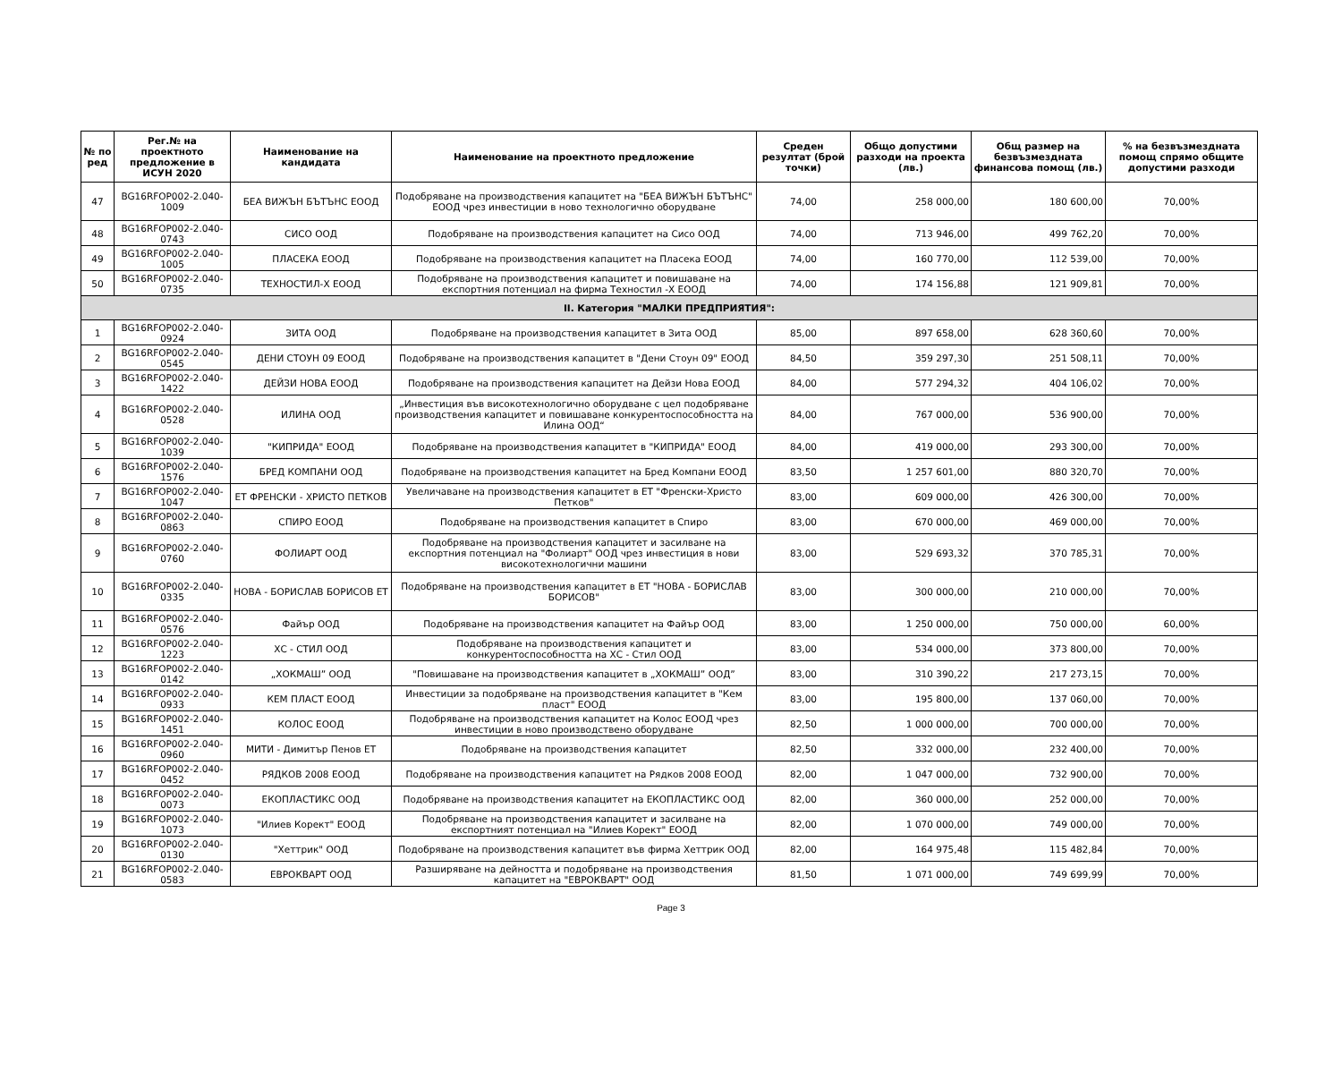| № по ред | Рег.№ на проектното предложение в ИСУН 2020 | Наименование на кандидата | Наименование на проектното предложение | Среден резултат (брой точки) | Общо допустими разходи на проекта (лв.) | Общ размер на безвъзмездната финансова помощ (лв.) | % на безвъзмездната помощ спрямо общите допустими разходи |
| --- | --- | --- | --- | --- | --- | --- | --- |
| 47 | BG16RFOP002-2.040-1009 | БЕА ВИЖЪН БЪТЪНС ЕООД | Подобряване на производствения капацитет на "БЕА ВИЖЪН БЪТЪНС" ЕООД чрез инвестиции в ново технологично оборудване | 74,00 | 258 000,00 | 180 600,00 | 70,00% |
| 48 | BG16RFOP002-2.040-0743 | СИСО ООД | Подобряване на производствения капацитет на Сисо ООД | 74,00 | 713 946,00 | 499 762,20 | 70,00% |
| 49 | BG16RFOP002-2.040-1005 | ПЛАСЕКА ЕООД | Подобряване на производствения капацитет на Пласека ЕООД | 74,00 | 160 770,00 | 112 539,00 | 70,00% |
| 50 | BG16RFOP002-2.040-0735 | ТЕХНОСТИЛ-Х ЕООД | Подобряване на производствения капацитет и повишаване на експортния потенциал на фирма Техностил -Х ЕООД | 74,00 | 174 156,88 | 121 909,81 | 70,00% |
| II. Категория "МАЛКИ ПРЕДПРИЯТИЯ": | | | | | | | |
| 1 | BG16RFOP002-2.040-0924 | ЗИТА ООД | Подобряване на производствения капацитет в Зита ООД | 85,00 | 897 658,00 | 628 360,60 | 70,00% |
| 2 | BG16RFOP002-2.040-0545 | ДЕНИ СТОУН 09 ЕООД | Подобряване на производствения капацитет в "Дени Стоун 09" ЕООД | 84,50 | 359 297,30 | 251 508,11 | 70,00% |
| 3 | BG16RFOP002-2.040-1422 | ДЕЙЗИ НОВА ЕООД | Подобряване на производствения капацитет на Дейзи Нова ЕООД | 84,00 | 577 294,32 | 404 106,02 | 70,00% |
| 4 | BG16RFOP002-2.040-0528 | ИЛИНА ООД | „Инвестиция във високотехнологично оборудване с цел подобряване производствения капацитет и повишаване конкурентоспособността на Илина ООД“ | 84,00 | 767 000,00 | 536 900,00 | 70,00% |
| 5 | BG16RFOP002-2.040-1039 | "КИПРИДА" ЕООД | Подобряване на производствения капацитет в "КИПРИДА" ЕООД | 84,00 | 419 000,00 | 293 300,00 | 70,00% |
| 6 | BG16RFOP002-2.040-1576 | БРЕД КОМПАНИ ООД | Подобряване на производствения капацитет на Бред Компани ЕООД | 83,50 | 1 257 601,00 | 880 320,70 | 70,00% |
| 7 | BG16RFOP002-2.040-1047 | ЕТ ФРЕНСКИ - ХРИСТО ПЕТКОВ | Увеличаване на производствения капацитет в ЕТ "Френски-Христо Петков" | 83,00 | 609 000,00 | 426 300,00 | 70,00% |
| 8 | BG16RFOP002-2.040-0863 | СПИРО ЕООД | Подобряване на производствения капацитет в Спиро | 83,00 | 670 000,00 | 469 000,00 | 70,00% |
| 9 | BG16RFOP002-2.040-0760 | ФОЛИАРТ ООД | Подобряване на производствения капацитет и засилване на експортния потенциал на "Фолиарт" ООД чрез инвестиция в нови високотехнологични машини | 83,00 | 529 693,32 | 370 785,31 | 70,00% |
| 10 | BG16RFOP002-2.040-0335 | НОВА - БОРИСЛАВ БОРИСОВ ЕТ | Подобряване на производствения капацитет в ЕТ "НОВА - БОРИСЛАВ БОРИСОВ" | 83,00 | 300 000,00 | 210 000,00 | 70,00% |
| 11 | BG16RFOP002-2.040-0576 | Файър ООД | Подобряване на производствения капацитет на Файър ООД | 83,00 | 1 250 000,00 | 750 000,00 | 60,00% |
| 12 | BG16RFOP002-2.040-1223 | ХС - СТИЛ ООД | Подобряване на производствения капацитет и конкурентоспособността на ХС - Стил ООД | 83,00 | 534 000,00 | 373 800,00 | 70,00% |
| 13 | BG16RFOP002-2.040-0142 | „ХОКМАШ” ООД | "Повишаване на производствения капацитет в „ХОКМАШ” ООД” | 83,00 | 310 390,22 | 217 273,15 | 70,00% |
| 14 | BG16RFOP002-2.040-0933 | КЕМ ПЛАСТ ЕООД | Инвестиции за подобряване на производствения капацитет в "Кем пласт" ЕООД | 83,00 | 195 800,00 | 137 060,00 | 70,00% |
| 15 | BG16RFOP002-2.040-1451 | КОЛОС ЕООД | Подобряване на производствения капацитет на Колос ЕООД чрез инвестиции в ново производствено оборудване | 82,50 | 1 000 000,00 | 700 000,00 | 70,00% |
| 16 | BG16RFOP002-2.040-0960 | МИТИ - Димитър Пенов ЕТ | Подобряване на производствения капацитет | 82,50 | 332 000,00 | 232 400,00 | 70,00% |
| 17 | BG16RFOP002-2.040-0452 | РЯДКОВ 2008 ЕООД | Подобряване на производствения капацитет на Рядков 2008 ЕООД | 82,00 | 1 047 000,00 | 732 900,00 | 70,00% |
| 18 | BG16RFOP002-2.040-0073 | ЕКОПЛАСТИКС ООД | Подобряване на производствения капацитет на ЕКОПЛАСТИКС ООД | 82,00 | 360 000,00 | 252 000,00 | 70,00% |
| 19 | BG16RFOP002-2.040-1073 | "Илиев Корект" ЕООД | Подобряване на производствения капацитет и засилване на експортният потенциал на "Илиев Корект" ЕООД | 82,00 | 1 070 000,00 | 749 000,00 | 70,00% |
| 20 | BG16RFOP002-2.040-0130 | "Хеттрик" ООД | Подобряване на производствения капацитет във фирма Хеттрик ООД | 82,00 | 164 975,48 | 115 482,84 | 70,00% |
| 21 | BG16RFOP002-2.040-0583 | ЕВРОКВАРТ ООД | Разширяване на дейността и подобряване на производствения капацитет на "ЕВРОКВАРТ" ООД | 81,50 | 1 071 000,00 | 749 699,99 | 70,00% |
Page 3